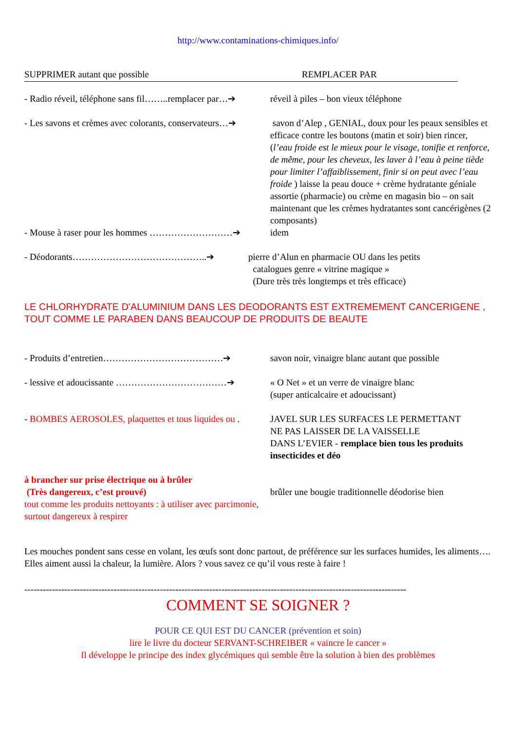http://www.contaminations-chimiques.info/
SUPPRIMER autant que possible REMPLACER PAR
- Radio réveil, téléphone sans fil……..remplacer par…➔
réveil à piles – bon vieux téléphone
- Les savons et crèmes avec colorants, conservateurs…➔
savon d’Alep , GENIAL, doux pour les peaux sensibles et efficace contre les boutons (matin et soir) bien rincer, (l’eau froide est le mieux pour le visage, tonifie et renforce, de même, pour les cheveux, les laver à l’eau à peine tiède pour limiter l’affaiblissement, finir si on peut avec l’eau froide ) laisse la peau douce + crème hydratante géniale assortie (pharmacie) ou crème en magasin bio – on sait maintenant que les crèmes hydratantes sont cancérigènes (2 composants)
- Mouse à raser pour les hommes ………………………➔ idem
- Déodorants……………………………………..➔ pierre d’Alun en pharmacie OU dans les petits
catalogues genre « vitrine magique »
(Dure très très longtemps et très efficace)
LE CHLORHYDRATE D'ALUMINIUM DANS LES DEODORANTS EST EXTREMEMENT CANCERIGENE , TOUT COMME LE PARABEN DANS BEAUCOUP DE PRODUITS DE BEAUTE
- Produits d’entretien…………………………………➔ savon noir, vinaigre blanc autant que possible
- lessive et adoucissante ………………………………➔ « O Net » et un verre de vinaigre blanc
(super anticalcaire et adoucissant)
- BOMBES AEROSOLES, plaquettes et tous liquides ou .
JAVEL SUR LES SURFACES LE PERMETTANT
NE PAS LAISSER DE LA VAISSELLE
DANS L’EVIER - remplace bien tous les produits insecticides et déo
à brancher sur prise électrique ou à brûler
(Très dangereux, c’est prouvé)
tout comme les produits nettoyants : à utiliser avec parcimonie, surtout dangereux à respirer
brûler une bougie traditionnelle déodorise bien
Les mouches pondent sans cesse en volant, les œufs sont donc partout, de préférence sur les surfaces humides, les aliments…. Elles aiment aussi la chaleur, la lumière. Alors ? vous savez ce qu’il vous reste à faire !
----------------------------------------------------------------------------------------------------------------------------
COMMENT SE SOIGNER ?
POUR CE QUI EST DU CANCER (prévention et soin)
lire le livre du docteur SERVANT-SCHREIBER « vaincre le cancer »
Il développe le principe des index glycémiques qui semble être la solution à bien des problèmes